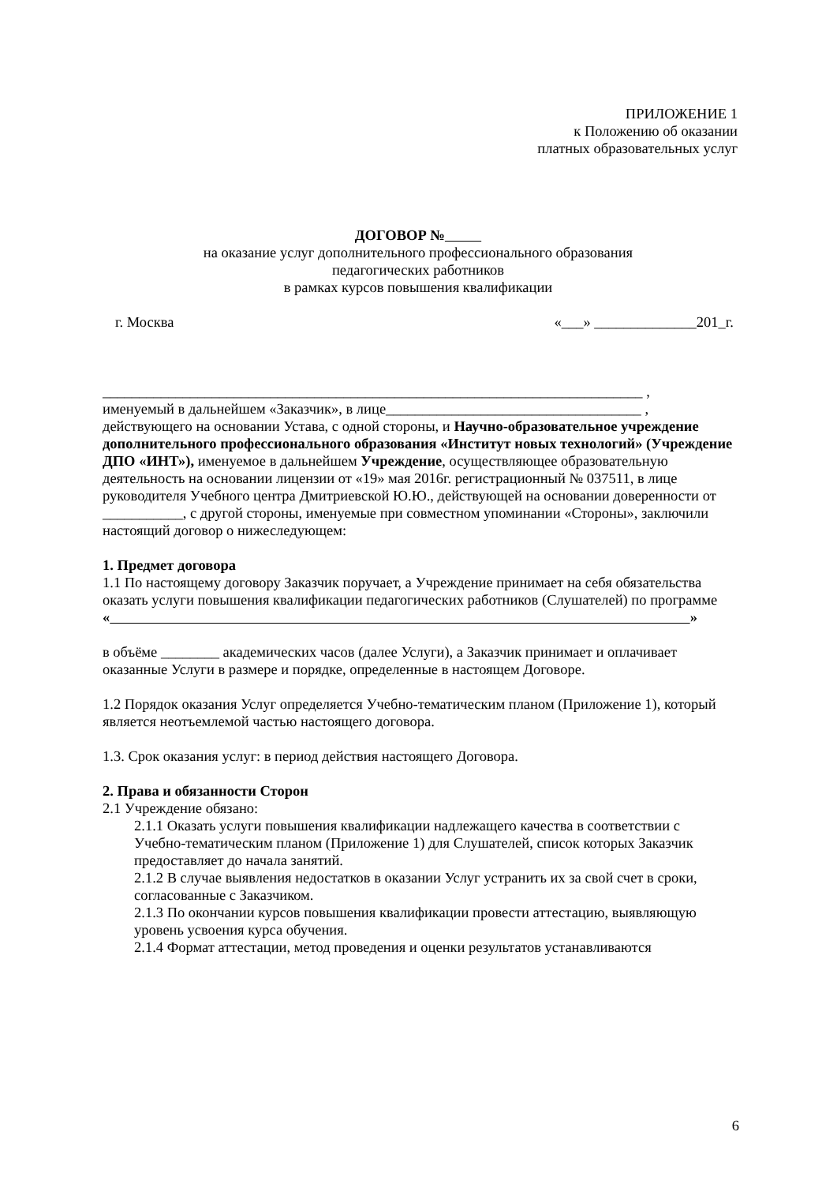ПРИЛОЖЕНИЕ 1
к Положению об оказании
платных образовательных услуг
ДОГОВОР №
на оказание услуг дополнительного профессионального образования
педагогических работников
в рамках курсов повышения квалификации
г. Москва «___» ______________201_г.
__________________________________________________________________________ ,
именуемый в дальнейшем «Заказчик», в лице___________________________________ , действующего на основании Устава, с одной стороны, и Научно-образовательное учреждение дополнительного профессионального образования «Институт новых технологий» (Учреждение ДПО «ИНТ»), именуемое в дальнейшем Учреждение, осуществляющее образовательную деятельность на основании лицензии от «19» мая 2016г. регистрационный № 037511, в лице руководителя Учебного центра Дмитриевской Ю.Ю., действующей на основании доверенности от ___________, с другой стороны, именуемые при совместном упоминании «Стороны», заключили настоящий договор о нижеследующем:
1. Предмет договора
1.1 По настоящему договору Заказчик поручает, а Учреждение принимает на себя обязательства оказать услуги повышения квалификации педагогических работников (Слушателей) по программе
« »
в объёме ________ академических часов (далее Услуги), а Заказчик принимает и оплачивает оказанные Услуги в размере и порядке, определенные в настоящем Договоре.
1.2 Порядок оказания Услуг определяется Учебно-тематическим планом (Приложение 1), который является неотъемлемой частью настоящего договора.
1.3. Срок оказания услуг: в период действия настоящего Договора.
2. Права и обязанности Сторон
2.1 Учреждение обязано:
2.1.1 Оказать услуги повышения квалификации надлежащего качества в соответствии с Учебно-тематическим планом (Приложение 1) для Слушателей, список которых Заказчик предоставляет до начала занятий.
2.1.2 В случае выявления недостатков в оказании Услуг устранить их за свой счет в сроки, согласованные с Заказчиком.
2.1.3 По окончании курсов повышения квалификации провести аттестацию, выявляющую уровень усвоения курса обучения.
2.1.4 Формат аттестации, метод проведения и оценки результатов устанавливаются
6